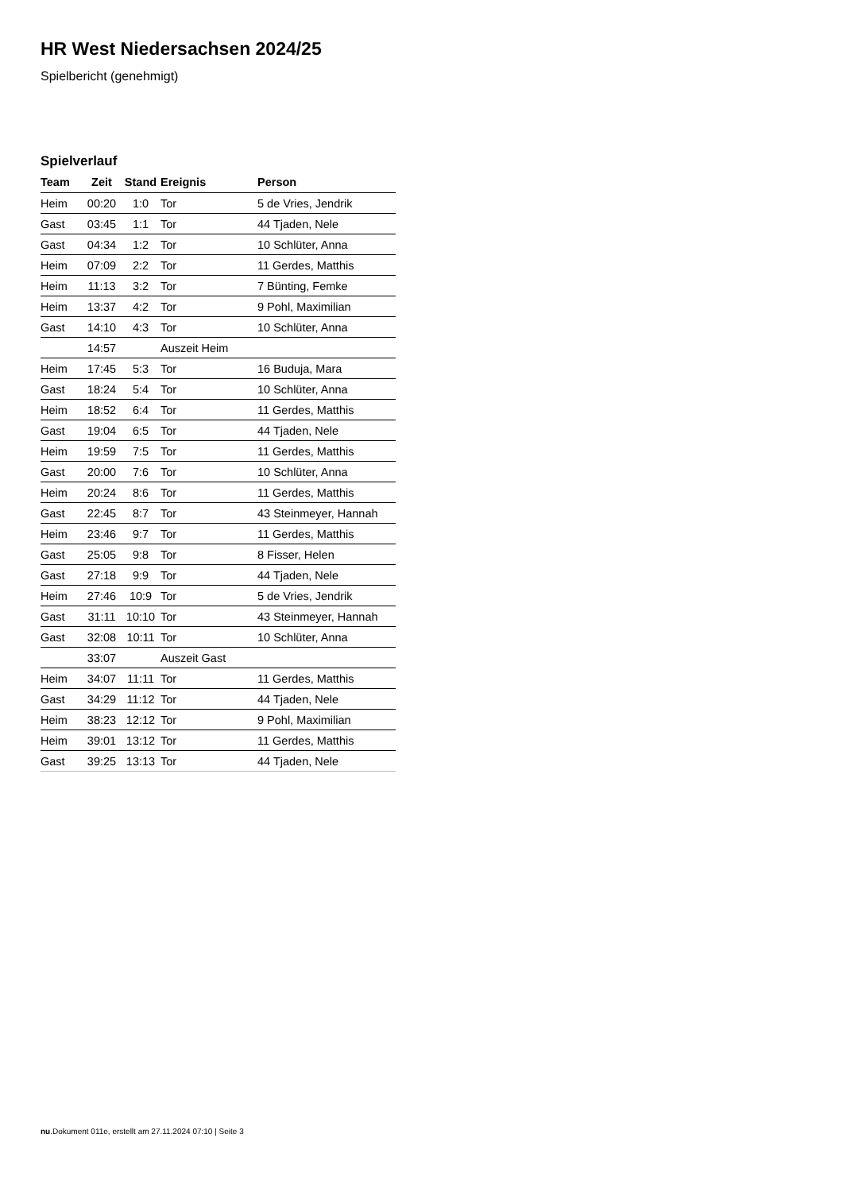HR West Niedersachsen 2024/25
Spielbericht (genehmigt)
Spielverlauf
| Team | Zeit | Stand | Ereignis | Person |
| --- | --- | --- | --- | --- |
| Heim | 00:20 | 1:0 | Tor | 5 de Vries, Jendrik |
| Gast | 03:45 | 1:1 | Tor | 44 Tjaden, Nele |
| Gast | 04:34 | 1:2 | Tor | 10 Schlüter, Anna |
| Heim | 07:09 | 2:2 | Tor | 11 Gerdes, Matthis |
| Heim | 11:13 | 3:2 | Tor | 7 Bünting, Femke |
| Heim | 13:37 | 4:2 | Tor | 9 Pohl, Maximilian |
| Gast | 14:10 | 4:3 | Tor | 10 Schlüter, Anna |
| | 14:57 | | Auszeit Heim | |
| Heim | 17:45 | 5:3 | Tor | 16 Buduja, Mara |
| Gast | 18:24 | 5:4 | Tor | 10 Schlüter, Anna |
| Heim | 18:52 | 6:4 | Tor | 11 Gerdes, Matthis |
| Gast | 19:04 | 6:5 | Tor | 44 Tjaden, Nele |
| Heim | 19:59 | 7:5 | Tor | 11 Gerdes, Matthis |
| Gast | 20:00 | 7:6 | Tor | 10 Schlüter, Anna |
| Heim | 20:24 | 8:6 | Tor | 11 Gerdes, Matthis |
| Gast | 22:45 | 8:7 | Tor | 43 Steinmeyer, Hannah |
| Heim | 23:46 | 9:7 | Tor | 11 Gerdes, Matthis |
| Gast | 25:05 | 9:8 | Tor | 8 Fisser, Helen |
| Gast | 27:18 | 9:9 | Tor | 44 Tjaden, Nele |
| Heim | 27:46 | 10:9 | Tor | 5 de Vries, Jendrik |
| Gast | 31:11 | 10:10 | Tor | 43 Steinmeyer, Hannah |
| Gast | 32:08 | 10:11 | Tor | 10 Schlüter, Anna |
| | 33:07 | | Auszeit Gast | |
| Heim | 34:07 | 11:11 | Tor | 11 Gerdes, Matthis |
| Gast | 34:29 | 11:12 | Tor | 44 Tjaden, Nele |
| Heim | 38:23 | 12:12 | Tor | 9 Pohl, Maximilian |
| Heim | 39:01 | 13:12 | Tor | 11 Gerdes, Matthis |
| Gast | 39:25 | 13:13 | Tor | 44 Tjaden, Nele |
nu.Dokument 011e, erstellt am 27.11.2024 07:10 | Seite 3